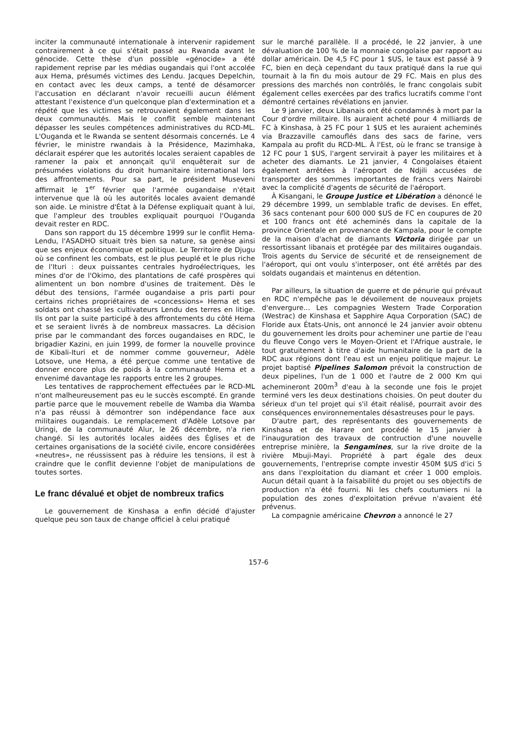inciter la communauté internationale à intervenir rapidement contrairement à ce qui s'était passé au Rwanda avant le génocide. Cette thèse d'un possible «génocide» a été rapidement reprise par les médias ougandais qui l'ont accolée aux Hema, présumés victimes des Lendu. Jacques Depelchin, en contact avec les deux camps, a tenté de désamorcer l'accusation en déclarant n'avoir recueilli aucun élément attestant l'existence d'un quelconque plan d'extermination et a répété que les victimes se retrouvaient également dans les deux communautés. Mais le conflit semble maintenant dépasser les seules compétences administratives du RCD-ML. L'Ouganda et le Rwanda se sentent désormais concernés. Le 4 février, le ministre rwandais à la Présidence, Mazimhaka, déclarait espérer que les autorités locales seraient capables de ramener la paix et annonçait qu'il enquêterait sur de présumées violations du droit humanitaire international lors des affrontements. Pour sa part, le président Museveni affirmait le 1<sup>er</sup> février que l'armée ougandaise n'était intervenue que là où les autorités locales avaient demandé son aide. Le ministre d'État à la Défense expliquait quant à lui, que l'ampleur des troubles expliquait pourquoi l'Ouganda devait rester en RDC.
Dans son rapport du 15 décembre 1999 sur le conflit Hema-Lendu, l'ASADHO situait très bien sa nature, sa genèse ainsi que ses enjeux économique et politique. Le Territoire de Djugu où se confinent les combats, est le plus peuplé et le plus riche de l'Ituri : deux puissantes centrales hydroélectriques, les mines d'or de l'Okimo, des plantations de café prospères qui alimentent un bon nombre d'usines de traitement. Dès le début des tensions, l'armée ougandaise a pris parti pour certains riches propriétaires de «concessions» Hema et ses soldats ont chassé les cultivateurs Lendu des terres en litige. Ils ont par la suite participé à des affrontements du côté Hema et se seraient livrés à de nombreux massacres. La décision prise par le commandant des forces ougandaises en RDC, le brigadier Kazini, en juin 1999, de former la nouvelle province de Kibali-Ituri et de nommer comme gouverneur, Adèle Lotsove, une Hema, a été perçue comme une tentative de donner encore plus de poids à la communauté Hema et a envenimé davantage les rapports entre les 2 groupes.
Les tentatives de rapprochement effectuées par le RCD-ML n'ont malheureusement pas eu le succès escompté. En grande partie parce que le mouvement rebelle de Wamba dia Wamba n'a pas réussi à démontrer son indépendance face aux militaires ougandais. Le remplacement d'Adèle Lotsove par Uringi, de la communauté Alur, le 26 décembre, n'a rien changé. Si les autorités locales aidées des Églises et de certaines organisations de la société civile, encore considérées «neutres», ne réussissent pas à réduire les tensions, il est à craindre que le conflit devienne l'objet de manipulations de toutes sortes.
Le franc dévalué et objet de nombreux trafics
Le gouvernement de Kinshasa a enfin décidé d'ajuster quelque peu son taux de change officiel à celui pratiqué
sur le marché parallèle. Il a procédé, le 22 janvier, à une dévaluation de 100 % de la monnaie congolaise par rapport au dollar américain. De 4,5 FC pour 1 $US, le taux est passé à 9 FC, bien en deçà cependant du taux pratiqué dans la rue qui tournait à la fin du mois autour de 29 FC. Mais en plus des pressions des marchés non contrôlés, le franc congolais subit également celles exercées par des trafics lucratifs comme l'ont démontré certaines révélations en janvier.
Le 9 janvier, deux Libanais ont été condamnés à mort par la Cour d'ordre militaire. Ils auraient acheté pour 4 milliards de FC à Kinshasa, à 25 FC pour 1 $US et les auraient acheminés via Brazzaville camouflés dans des sacs de farine, vers Kampala au profit du RCD-ML. À l'Est, où le franc se transige à 12 FC pour 1 $US, l'argent servirait à payer les militaires et à acheter des diamants. Le 21 janvier, 4 Congolaises étaient également arrêtées à l'aéroport de Ndjili accusées de transporter des sommes importantes de francs vers Nairobi avec la complicité d'agents de sécurité de l'aéroport.
À Kisangani, le Groupe Justice et Libération a dénoncé le 29 décembre 1999, un semblable trafic de devises. En effet, 36 sacs contenant pour 600 000 $US de FC en coupures de 20 et 100 francs ont été acheminés dans la capitale de la province Orientale en provenance de Kampala, pour le compte de la maison d'achat de diamants Victoria dirigée par un ressortissant libanais et protégée par des militaires ougandais. Trois agents du Service de sécurité et de renseignement de l'aéroport, qui ont voulu s'interposer, ont été arrêtés par des soldats ougandais et maintenus en détention.
Par ailleurs, la situation de guerre et de pénurie qui prévaut en RDC n'empêche pas le dévoilement de nouveaux projets d'envergure... Les compagnies Western Trade Corporation (Westrac) de Kinshasa et Sapphire Aqua Corporation (SAC) de Floride aux États-Unis, ont annoncé le 24 janvier avoir obtenu du gouvernement les droits pour acheminer une partie de l'eau du fleuve Congo vers le Moyen-Orient et l'Afrique australe, le tout gratuitement à titre d'aide humanitaire de la part de la RDC aux régions dont l'eau est un enjeu politique majeur. Le projet baptisé Pipelines Salomon prévoit la construction de deux pipelines, l'un de 1 000 et l'autre de 2 000 Km qui achemineront 200m<sup>3</sup> d'eau à la seconde une fois le projet terminé vers les deux destinations choisies. On peut douter du sérieux d'un tel projet qui s'il était réalisé, pourrait avoir des conséquences environnementales désastreuses pour le pays.
D'autre part, des représentants des gouvernements de Kinshasa et de Harare ont procédé le 15 janvier à l'inauguration des travaux de contruction d'une nouvelle entreprise minière, la Sengamines, sur la rive droite de la rivière Mbuji-Mayi. Propriété à part égale des deux gouvernements, l'entreprise compte investir 450M $US d'ici 5 ans dans l'exploitation du diamant et créer 1 000 emplois. Aucun détail quant à la faisabilité du projet ou ses objectifs de production n'a été fourni. Ni les chefs coutumiers ni la population des zones d'exploitation prévue n'avaient été prévenus.
La compagnie américaine Chevron a annoncé le 27
157-6